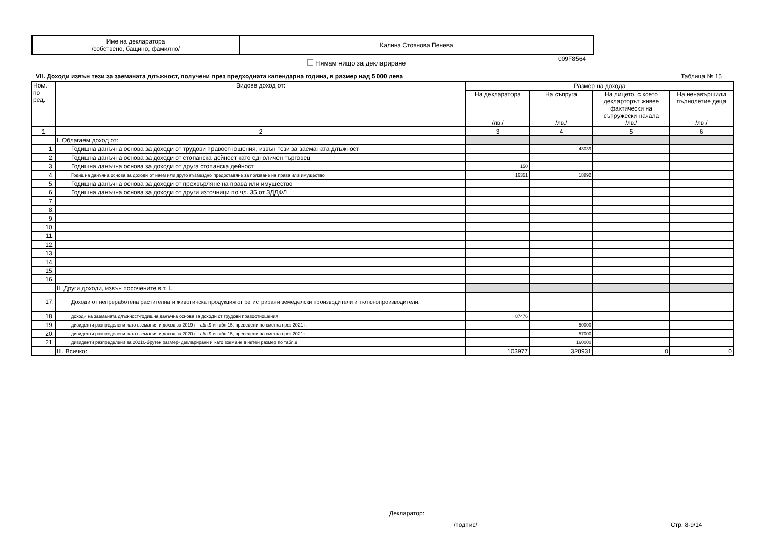| Име на декларатора /собствено, бащино, фамилно/ | Калина Стоянова Пенева |
009F8564
Нямам нищо за деклариране
VII. Доходи извън тези за заеманата длъжност, получени през предходната календарна година, в размер над 5 000 лева
Таблица № 15
| Ном. по ред. | Видове доход от: | Размер на дохода | | | |
| --- | --- | --- | --- | --- | --- |
| | | На декларатора /лв./ | На съпруга /лв./ | На лицето, с което декларторът живее фактически на съпружески начала /лв./ | На ненавършили пълнолетие деца /лв./ |
| 1 | 2 | 3 | 4 | 5 | 6 |
| | I. Облагаем доход от: | | | | |
| 1. | Годишна данъчна основа за доходи от трудови правоотношения, извън тези за заеманата длъжност | | 43039 | | |
| 2. | Годишна данъчна основа за доходи от стопанска дейност като едноличен търговец | | | | |
| 3. | Годишна данъчна основа за доходи от друга стопанска дейност | 150 | | | |
| 4. | Годишна данъчна основа за доходи от наем или друго възмездно предоставяне за ползване на права или имущество | 16351 | 18892 | | |
| 5. | Годишна данъчна основа за доходи от прехвърляне на права или имущество | | | | |
| 6. | Годишна данъчна основа за доходи от други източници по чл. 35 от ЗДДФЛ | | | | |
| 7. | | | | | |
| 8. | | | | | |
| 9. | | | | | |
| 10. | | | | | |
| 11. | | | | | |
| 12. | | | | | |
| 13. | | | | | |
| 14. | | | | | |
| 15. | | | | | |
| 16. | | | | | |
| | II. Други доходи, извън посочените в т. I. | | | | |
| 17. | Доходи от непреработена растителна и животинска продукция от регистрирани земеделски производители и тютюнопроизводители. | | | | |
| 18. | доходи на заеманата длъжност-годишна данъчна основа за доходи от трудови правоотношения | 87476 | | | |
| 19. | дивиденти разпределени като вземания и доход за 2019 г.-табл.9 и табл.15, преведени по сметка през 2021 г. | | 50000 | | |
| 20. | дивиденти разпределени като вземания и доход за 2020 г.-табл.9 и табл.15, преведени по сметка през 2021 г. | | 57000 | | |
| 21. | дивиденти разпределени за 2021г.-брутен размер- декларирани и като вземане в нетен размер по табл.9 | | 160000 | | |
| | III. Всичко: | 103977 | 328931 | 0 | 0 |
Декларатор:
/подпис/ Стр. 8-9/14